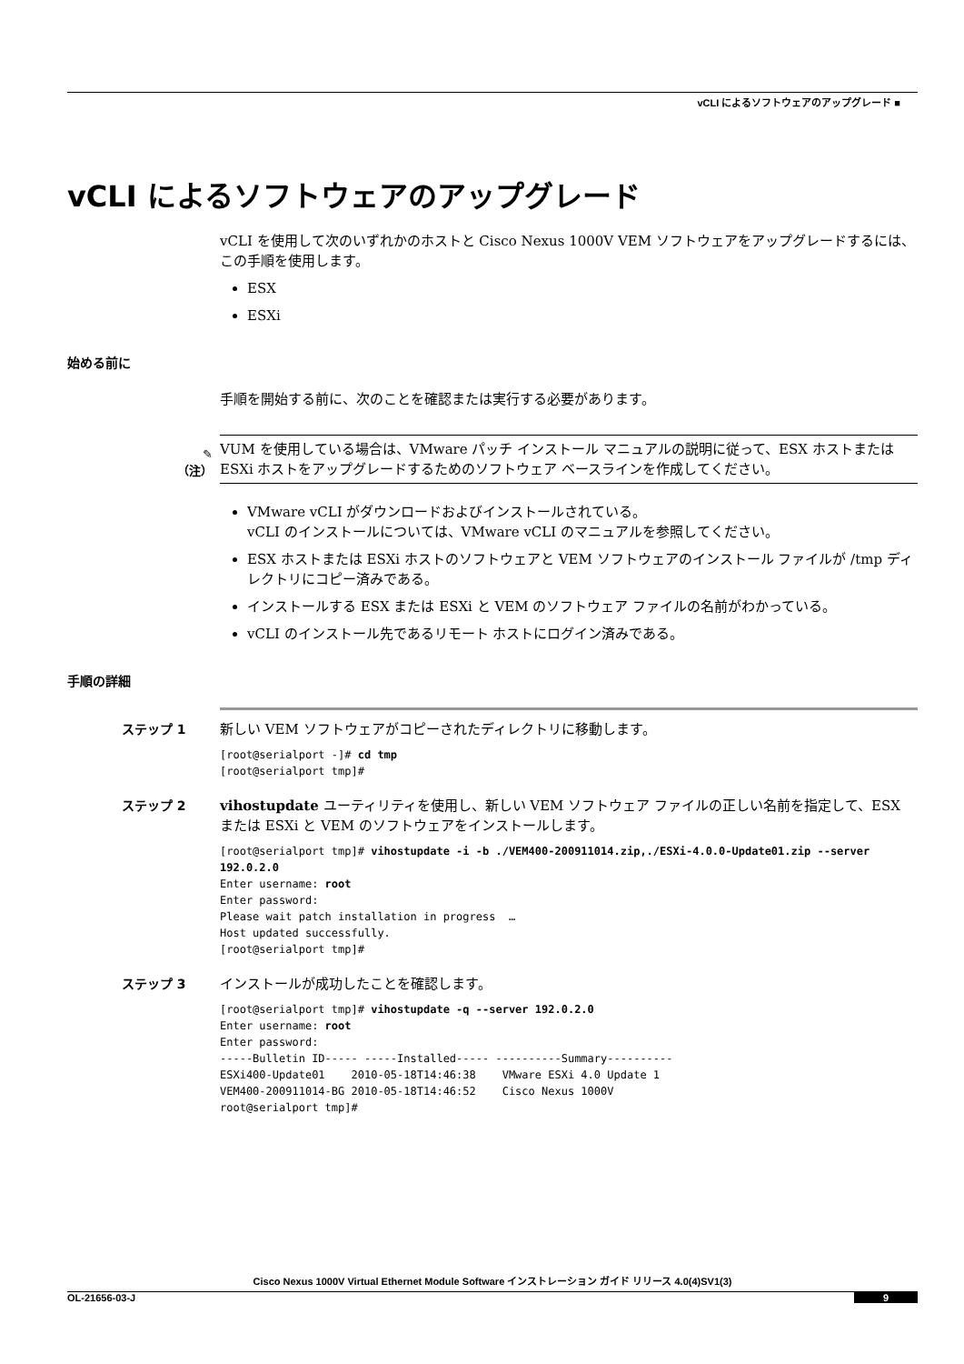vCLI によるソフトウェアのアップグレード ■
vCLI によるソフトウェアのアップグレード
vCLI を使用して次のいずれかのホストと Cisco Nexus 1000V VEM ソフトウェアをアップグレードするには、この手順を使用します。
ESX
ESXi
始める前に
手順を開始する前に、次のことを確認または実行する必要があります。
✎
（注）
VUM を使用している場合は、VMware パッチ インストール マニュアルの説明に従って、ESX ホストまたは ESXi ホストをアップグレードするためのソフトウェア ベースラインを作成してください。
VMware vCLI がダウンロードおよびインストールされている。
vCLI のインストールについては、VMware vCLI のマニュアルを参照してください。
ESX ホストまたは ESXi ホストのソフトウェアと VEM ソフトウェアのインストール ファイルが /tmp ディレクトリにコピー済みである。
インストールする ESX または ESXi と VEM のソフトウェア ファイルの名前がわかっている。
vCLI のインストール先であるリモート ホストにログイン済みである。
手順の詳細
ステップ 1
新しい VEM ソフトウェアがコピーされたディレクトリに移動します。
[root@serialport -]# cd tmp
[root@serialport tmp]#
ステップ 2
vihostupdate ユーティリティを使用し、新しい VEM ソフトウェア ファイルの正しい名前を指定して、ESX または ESXi と VEM のソフトウェアをインストールします。
[root@serialport tmp]# vihostupdate -i -b ./VEM400-200911014.zip,./ESXi-4.0.0-Update01.zip --server 192.0.2.0
Enter username: root
Enter password:
Please wait patch installation in progress  …
Host updated successfully.
[root@serialport tmp]#
ステップ 3
インストールが成功したことを確認します。
[root@serialport tmp]# vihostupdate -q --server 192.0.2.0
Enter username: root
Enter password:
-----Bulletin ID----- -----Installed----- ----------Summary----------
ESXi400-Update01    2010-05-18T14:46:38    VMware ESXi 4.0 Update 1
VEM400-200911014-BG 2010-05-18T14:46:52    Cisco Nexus 1000V
root@serialport tmp]#
Cisco Nexus 1000V Virtual Ethernet Module Software インストレーション ガイド リリース 4.0(4)SV1(3)
OL-21656-03-J 9